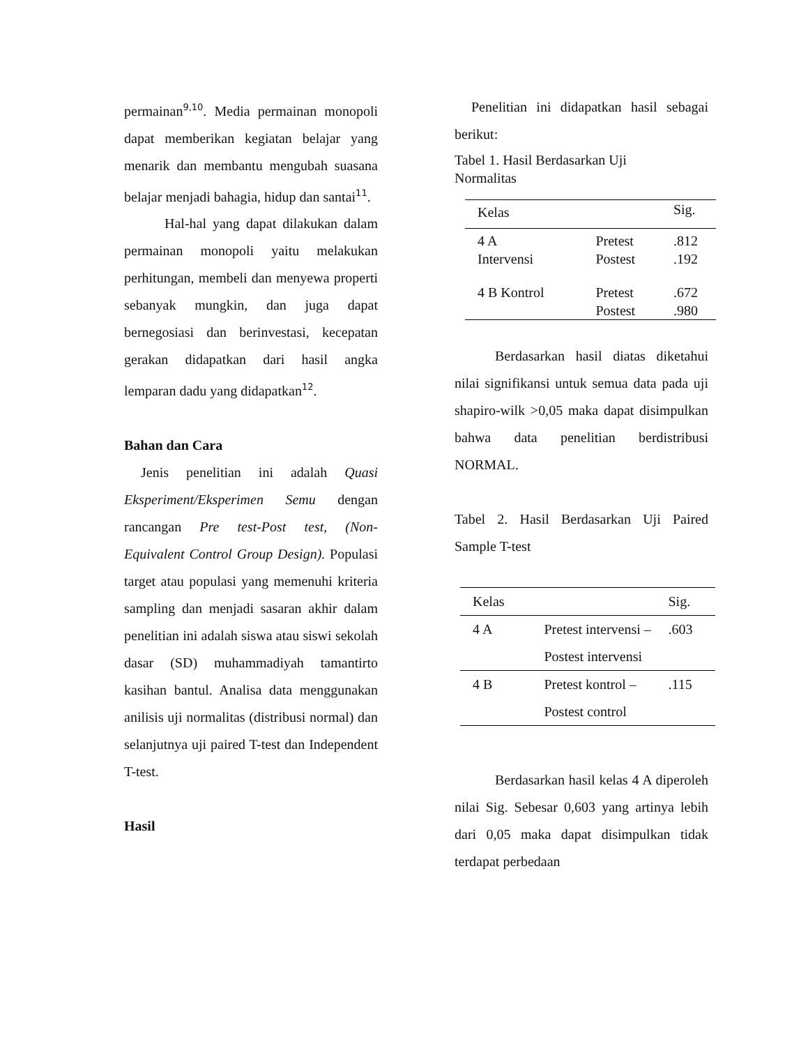permainan<sup>9,10</sup>. Media permainan monopoli dapat memberikan kegiatan belajar yang menarik dan membantu mengubah suasana belajar menjadi bahagia, hidup dan santai<sup>11</sup>.
Hal-hal yang dapat dilakukan dalam permainan monopoli yaitu melakukan perhitungan, membeli dan menyewa properti sebanyak mungkin, dan juga dapat bernegosiasi dan berinvestasi, kecepatan gerakan didapatkan dari hasil angka lemparan dadu yang didapatkan<sup>12</sup>.
Bahan dan Cara
Jenis penelitian ini adalah Quasi Eksperiment/Eksperimen Semu dengan rancangan Pre test-Post test, (Non-Equivalent Control Group Design). Populasi target atau populasi yang memenuhi kriteria sampling dan menjadi sasaran akhir dalam penelitian ini adalah siswa atau siswi sekolah dasar (SD) muhammadiyah tamantirto kasihan bantul. Analisa data menggunakan anilisis uji normalitas (distribusi normal) dan selanjutnya uji paired T-test dan Independent T-test.
Hasil
Penelitian ini didapatkan hasil sebagai berikut:
Tabel 1. Hasil Berdasarkan Uji
Normalitas
| Kelas | | Sig. |
| --- | --- | --- |
| 4 A Intervensi | Pretest Postest | .812 .192 |
| 4 B Kontrol | Pretest Postest | .672 .980 |
Berdasarkan hasil diatas diketahui nilai signifikansi untuk semua data pada uji shapiro-wilk >0,05 maka dapat disimpulkan bahwa data penelitian berdistribusi NORMAL.
Tabel 2. Hasil Berdasarkan Uji Paired Sample T-test
| Kelas | | Sig. |
| --- | --- | --- |
| 4 A | Pretest intervensi – Postest intervensi | .603 |
| 4 B | Pretest kontrol – Postest control | .115 |
Berdasarkan hasil kelas 4 A diperoleh nilai Sig. Sebesar 0,603 yang artinya lebih dari 0,05 maka dapat disimpulkan tidak terdapat perbedaan